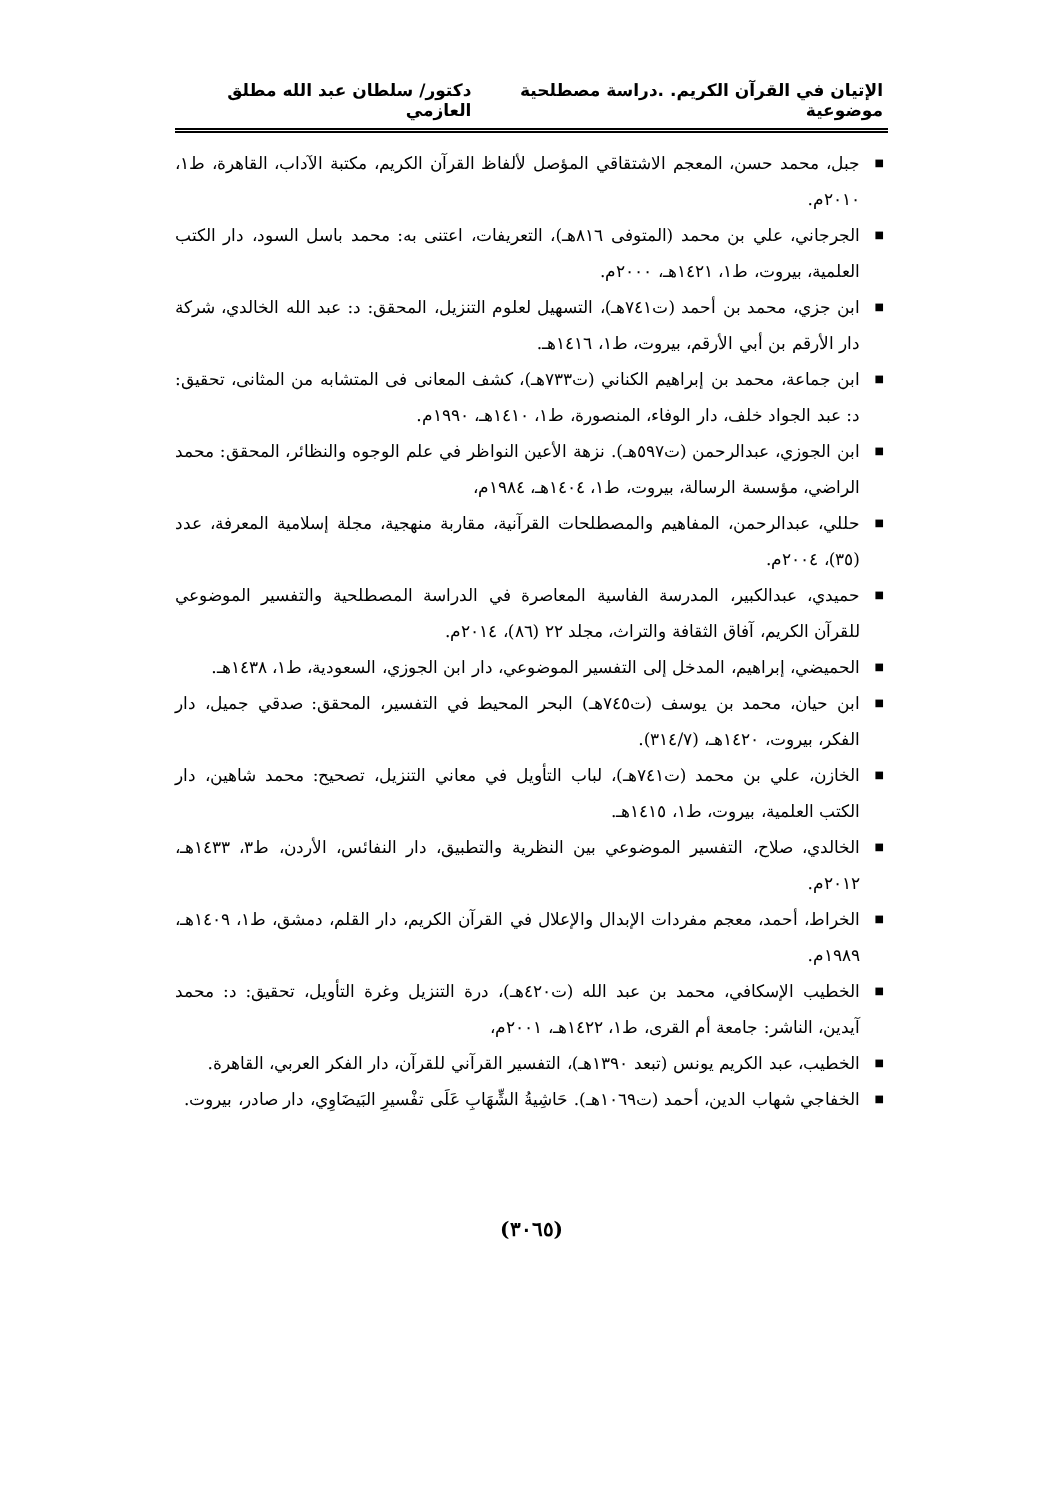الإتيان في القرآن الكريم. .دراسة مصطلحية موضوعية دكتور/ سلطان عبد الله مطلق العازمي
■ جبل، محمد حسن، المعجم الاشتقاقي المؤصل لألفاظ القرآن الكريم، مكتبة الآداب، القاهرة، ط١، ٢٠١٠م.
■ الجرجاني، علي بن محمد (المتوفى ٨١٦هـ)، التعريفات، اعتنى به: محمد باسل السود، دار الكتب العلمية، بيروت، ط١، ١٤٢١هـ، ٢٠٠٠م.
■ ابن جزي، محمد بن أحمد (ت٧٤١هـ)، التسهيل لعلوم التنزيل، المحقق: د: عبد الله الخالدي، شركة دار الأرقم بن أبي الأرقم، بيروت، ط١، ١٤١٦هـ.
■ ابن جماعة، محمد بن إبراهيم الكناني (ت٧٣٣هـ)، كشف المعانى فى المتشابه من المثانى، تحقيق: د: عبد الجواد خلف، دار الوفاء، المنصورة، ط١، ١٤١٠هـ، ١٩٩٠م.
■ ابن الجوزي، عبدالرحمن (ت٥٩٧هـ). نزهة الأعين النواظر في علم الوجوه والنظائر، المحقق: محمد الراضي، مؤسسة الرسالة، بيروت، ط١، ١٤٠٤هـ، ١٩٨٤م،
■ حللي، عبدالرحمن، المفاهيم والمصطلحات القرآنية، مقاربة منهجية، مجلة إسلامية المعرفة، عدد (٣٥)، ٢٠٠٤م.
■ حميدي، عبدالكبير، المدرسة الفاسية المعاصرة في الدراسة المصطلحية والتفسير الموضوعي للقرآن الكريم، آفاق الثقافة والتراث، مجلد ٢٢ (٨٦)، ٢٠١٤م.
■ الحميضي، إبراهيم، المدخل إلى التفسير الموضوعي، دار ابن الجوزي، السعودية، ط١، ١٤٣٨هـ.
■ ابن حيان، محمد بن يوسف (ت٧٤٥هـ) البحر المحيط في التفسير، المحقق: صدقي جميل، دار الفكر، بيروت، ١٤٢٠هـ، (٣١٤/٧).
■ الخازن، علي بن محمد (ت٧٤١هـ)، لباب التأويل في معاني التنزيل، تصحيح: محمد شاهين، دار الكتب العلمية، بيروت، ط١، ١٤١٥هـ.
■ الخالدي، صلاح، التفسير الموضوعي بين النظرية والتطبيق، دار النفائس، الأردن، ط٣، ١٤٣٣هـ، ٢٠١٢م.
■ الخراط، أحمد، معجم مفردات الإبدال والإعلال في القرآن الكريم، دار القلم، دمشق، ط١، ١٤٠٩هـ، ١٩٨٩م.
■ الخطيب الإسكافي، محمد بن عبد الله (ت٤٢٠هـ)، درة التنزيل وغرة التأويل، تحقيق: د: محمد آيدين، الناشر: جامعة أم القرى، ط١، ١٤٢٢هـ، ٢٠٠١م،
■ الخطيب، عبد الكريم يونس (تبعد ١٣٩٠هـ)، التفسير القرآني للقرآن، دار الفكر العربي، القاهرة.
■ الخفاجي شهاب الدين، أحمد (ت١٠٦٩هـ). حَاشِيةُ الشِّهَابِ عَلَى تفْسيرِ البَيضَاوِي، دار صادر، بيروت.
(٣٠٦٥)